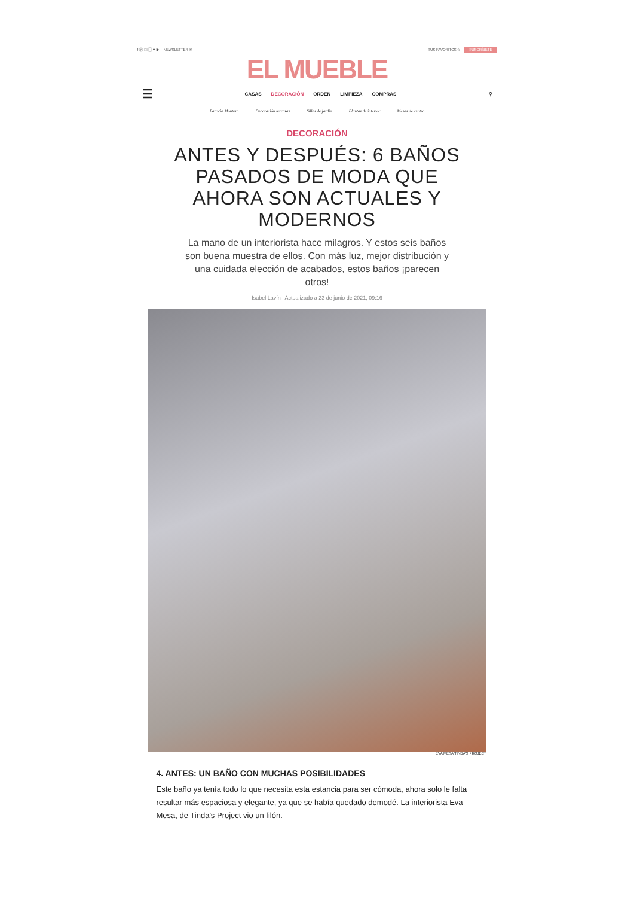f ⓟ ◎ ▢ ♥ ▶ NEWSLETTER ✉ TUS FAVORITOS ☆ SUSCRÍBETE
EL MUEBLE
☰
CASAS DECORACIÓN ORDEN LIMPIEZA COMPRAS
⚲
Patricia Montero Decoración terrazas Sillas de jardín Plantas de interior Mesas de centro
DECORACIÓN
ANTES Y DESPUÉS: 6 BAÑOS PASADOS DE MODA QUE AHORA SON ACTUALES Y MODERNOS
La mano de un interiorista hace milagros. Y estos seis baños son buena muestra de ellos. Con más luz, mejor distribución y una cuidada elección de acabados, estos baños ¡parecen otros!
Isabel Lavín | Actualizado a 23 de junio de 2021, 09:16
EVA MESA/TINDA'S PROJECT
4. ANTES: UN BAÑO CON MUCHAS POSIBILIDADES
Este baño ya tenía todo lo que necesita esta estancia para ser cómoda, ahora solo le falta resultar más espaciosa y elegante, ya que se había quedado demodé. La interiorista Eva Mesa, de Tinda's Project vio un filón.